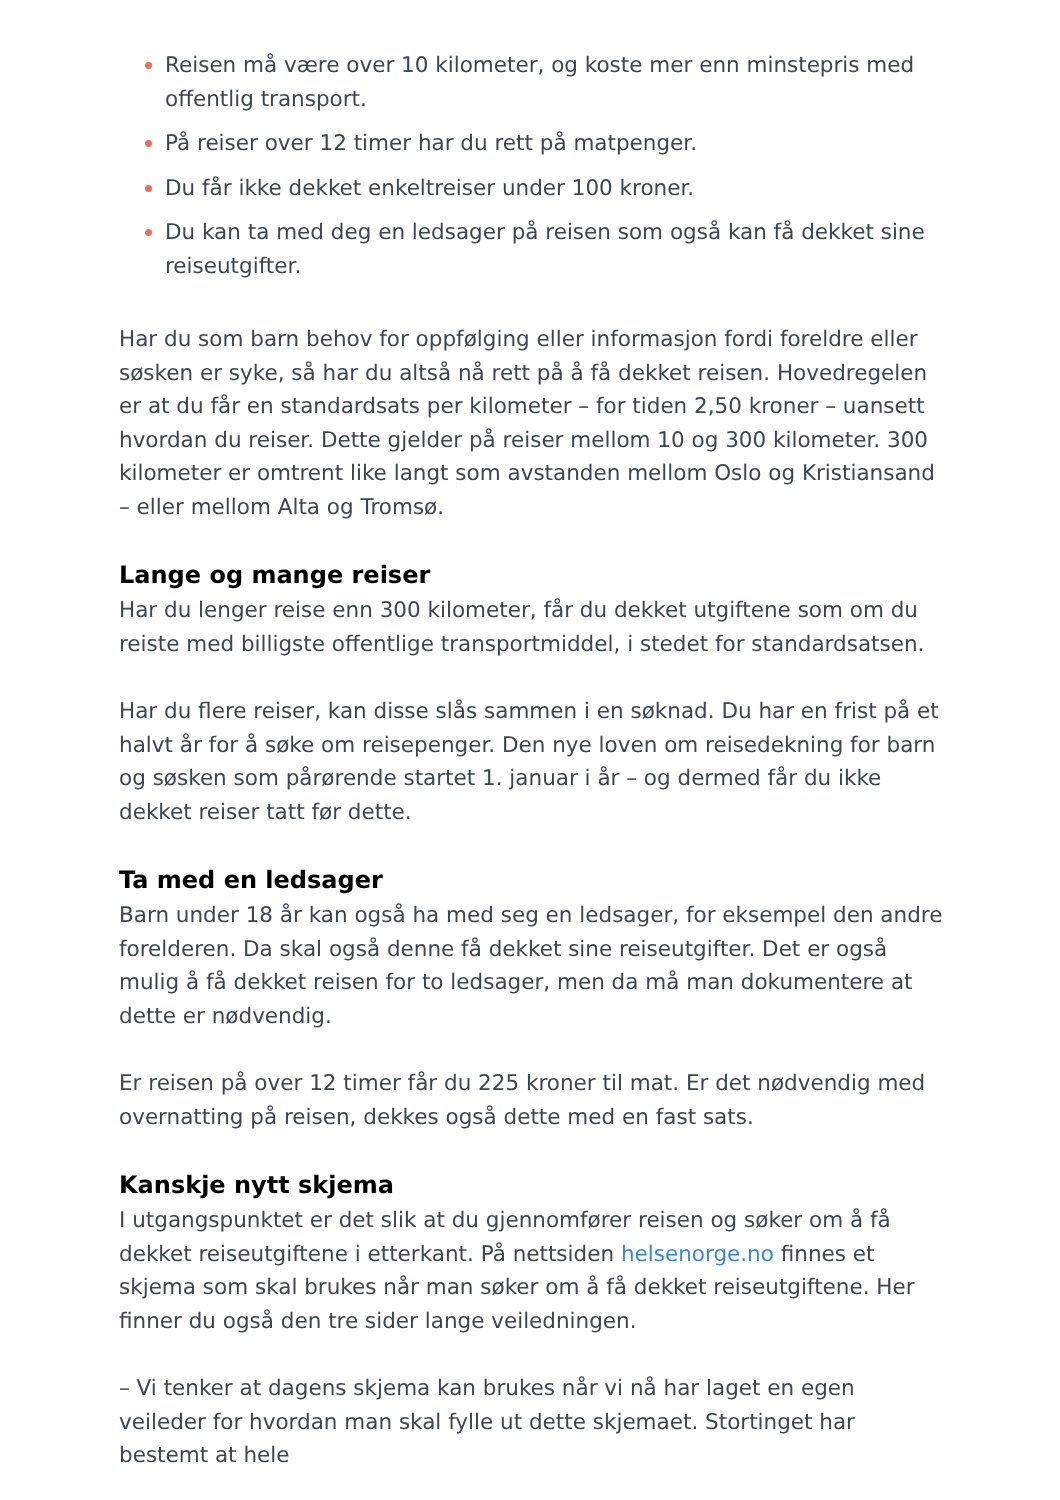Reisen må være over 10 kilometer, og koste mer enn minstepris med offentlig transport.
På reiser over 12 timer har du rett på matpenger.
Du får ikke dekket enkeltreiser under 100 kroner.
Du kan ta med deg en ledsager på reisen som også kan få dekket sine reiseutgifter.
Har du som barn behov for oppfølging eller informasjon fordi foreldre eller søsken er syke, så har du altså nå rett på å få dekket reisen. Hovedregelen er at du får en standardsats per kilometer – for tiden 2,50 kroner – uansett hvordan du reiser. Dette gjelder på reiser mellom 10 og 300 kilometer. 300 kilometer er omtrent like langt som avstanden mellom Oslo og Kristiansand – eller mellom Alta og Tromsø.
Lange og mange reiser
Har du lenger reise enn 300 kilometer, får du dekket utgiftene som om du reiste med billigste offentlige transportmiddel, i stedet for standardsatsen.
Har du flere reiser, kan disse slås sammen i en søknad. Du har en frist på et halvt år for å søke om reisepenger. Den nye loven om reisedekning for barn og søsken som pårørende startet 1. januar i år – og dermed får du ikke dekket reiser tatt før dette.
Ta med en ledsager
Barn under 18 år kan også ha med seg en ledsager, for eksempel den andre forelderen. Da skal også denne få dekket sine reiseutgifter. Det er også mulig å få dekket reisen for to ledsager, men da må man dokumentere at dette er nødvendig.
Er reisen på over 12 timer får du 225 kroner til mat. Er det nødvendig med overnatting på reisen, dekkes også dette med en fast sats.
Kanskje nytt skjema
I utgangspunktet er det slik at du gjennomfører reisen og søker om å få dekket reiseutgiftene i etterkant. På nettsiden helsenorge.no finnes et skjema som skal brukes når man søker om å få dekket reiseutgiftene. Her finner du også den tre sider lange veiledningen.
– Vi tenker at dagens skjema kan brukes når vi nå har laget en egen veileder for hvordan man skal fylle ut dette skjemaet. Stortinget har bestemt at hele